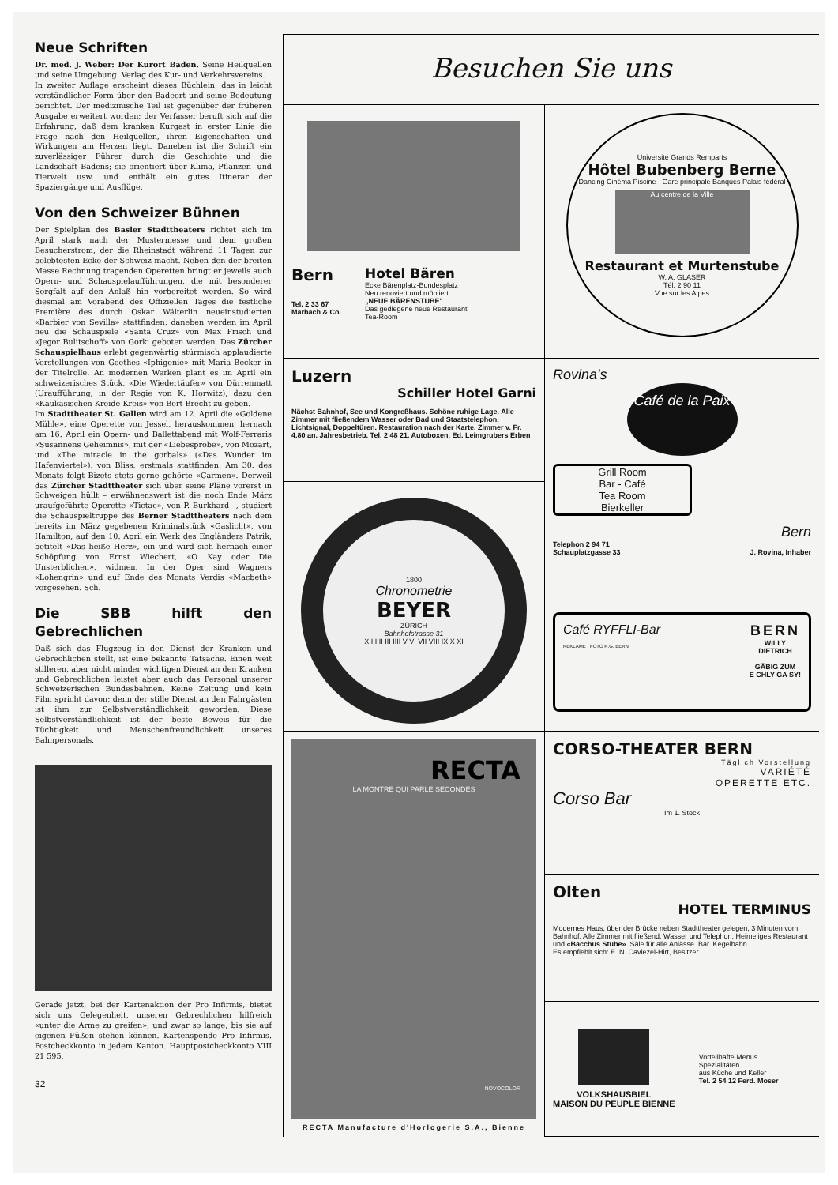Neue Schriften
Dr. med. J. Weber: Der Kurort Baden. Seine Heilquellen und seine Umgebung. Verlag des Kur- und Verkehrsvereins.
In zweiter Auflage erscheint dieses Büchlein, das in leicht verständlicher Form über den Badeort und seine Bedeutung berichtet. Der medizinische Teil ist gegenüber der früheren Ausgabe erweitert worden; der Verfasser beruft sich auf die Erfahrung, daß dem kranken Kurgast in erster Linie die Frage nach den Heilquellen, ihren Eigenschaften und Wirkungen am Herzen liegt. Daneben ist die Schrift ein zuverlässiger Führer durch die Geschichte und die Landschaft Badens; sie orientiert über Klima, Pflanzen- und Tierwelt usw. und enthält ein gutes Itinerar der Spaziergänge und Ausflüge.
Von den Schweizer Bühnen
Der Spielplan des Basler Stadttheaters richtet sich im April stark nach der Mustermesse und dem großen Besucherstrom, der die Rheinstadt während 11 Tagen zur belebtesten Ecke der Schweiz macht. Neben den der breiten Masse Rechnung tragenden Operetten bringt er jeweils auch Opern- und Schauspielaufführungen, die mit besonderer Sorgfalt auf den Anlaß hin vorbereitet werden. So wird diesmal am Vorabend des Offiziellen Tages die festliche Première des durch Oskar Wälterlin neueinstudierten «Barbier von Sevilla» stattfinden; daneben werden im April neu die Schauspiele «Santa Cruz» von Max Frisch und «Jegor Bulitschoff» von Gorki geboten werden. Das Zürcher Schauspielhaus erlebt gegenwärtig stürmisch applaudierte Vorstellungen von Goethes «Iphigenie» mit Maria Becker in der Titelrolle. An modernen Werken plant es im April ein schweizerisches Stück, «Die Wiedertäufer» von Dürrenmatt (Uraufführung, in der Regie von K. Horwitz), dazu den «Kaukasischen Kreide-Kreis» von Bert Brecht zu geben.
Im Stadttheater St. Gallen wird am 12. April die «Goldene Mühle», eine Operette von Jessel, herauskommen, hernach am 16. April ein Opern- und Ballettabend mit Wolf-Ferraris «Susannens Geheimnis», mit der «Liebesprobe», von Mozart, und «The miracle in the gorbals» («Das Wunder im Hafenviertel»), von Bliss, erstmals stattfinden. Am 30. des Monats folgt Bizets stets gerne gehörte «Carmen». Derweil das Zürcher Stadttheater sich über seine Pläne vorerst in Schweigen hüllt – erwähnenswert ist die noch Ende März uraufgeführte Operette «Tictac», von P. Burkhard –, studiert die Schauspieltruppe des Berner Stadttheaters nach dem bereits im März gegebenen Kriminalstück «Gaslicht», von Hamilton, auf den 10. April ein Werk des Engländers Patrik, betitelt «Das heiße Herz», ein und wird sich hernach einer Schöpfung von Ernst Wiechert, «O Kay oder Die Unsterblichen», widmen. In der Oper sind Wagners «Lohengrin» und auf Ende des Monats Verdis «Macbeth» vorgesehen. Sch.
Die SBB hilft den Gebrechlichen
Daß sich das Flugzeug in den Dienst der Kranken und Gebrechlichen stellt, ist eine bekannte Tatsache. Einen weit stilleren, aber nicht minder wichtigen Dienst an den Kranken und Gebrechlichen leistet aber auch das Personal unserer Schweizerischen Bundesbahnen. Keine Zeitung und kein Film spricht davon; denn der stille Dienst an den Fahrgästen ist ihm zur Selbstverständlichkeit geworden. Diese Selbstverständlichkeit ist der beste Beweis für die Tüchtigkeit und Menschenfreundlichkeit unseres Bahnpersonals.
Gerade jetzt, bei der Kartenaktion der Pro Infirmis, bietet sich uns Gelegenheit, unseren Gebrechlichen hilfreich «unter die Arme zu greifen», und zwar so lange, bis sie auf eigenen Füßen stehen können. Kartenspende Pro Infirmis. Postcheckkonto in jedem Kanton. Hauptpostcheckkonto VIII 21 595.
32
Besuchen Sie uns
Bern
Tel. 2 33 67
Marbach & Co.
Hotel Bären
Ecke Bärenplatz-Bundesplatz
Neu renoviert und möbliert
„NEUE BÄRENSTUBE"
Das gediegene neue Restaurant
Tea-Room
Luzern
Schiller Hotel Garni
Nächst Bahnhof, See und Kongreßhaus. Schöne ruhige Lage. Alle Zimmer mit fließendem Wasser oder Bad und Staatstelephon, Lichtsignal, Doppeltüren. Restauration nach der Karte. Zimmer v. Fr. 4.80 an. Jahresbetrieb. Tel. 2 48 21. Autoboxen. Ed. Leimgrubers Erben
1800
Chronometrie
BEYER
ZÜRICH
Bahnhofstrasse 31
XII I II III IIII V VI VII VIII IX X XI
RECTA
LA MONTRE QUI PARLE SECONDES
NOVOCOLOR
RECTA Manufacture d'Horlogerie S.A., Bienne
Université Grands Remparts
Hôtel Bubenberg Berne
Dancing Cinéma Piscine · Gare principale Banques Palais fédéral
Au centre de la Ville
Restaurant et Murtenstube
W. A. GLASER
Tél. 2 90 11
Vue sur les Alpes
Rovina's
Café de la Paix
Grill Room
Bar - Café
Tea Room
Bierkeller
Bern
Telephon 2 94 71
Schauplatzgasse 33 J. Rovina, Inhaber
Café RYFFLI-Bar
REKLAME · FOTO R.G. BERN
BERN
WILLY
DIETRICH
GÄBIG ZUM
E CHLY GA SY!
CORSO-THEATER BERN
Täglich Vorstellung
VARIÉTÉ
OPERETTE ETC.
Corso Bar
Im 1. Stock
Olten
HOTEL TERMINUS
Modernes Haus, über der Brücke neben Stadttheater gelegen, 3 Minuten vom Bahnhof. Alle Zimmer mit fließend. Wasser und Telephon. Heimeliges Restaurant und «Bacchus Stube». Säle für alle Anlässe. Bar. Kegelbahn.
Es empfiehlt sich: E. N. Caviezel-Hirt, Besitzer.
VOLKSHAUSBIEL
MAISON DU PEUPLE BIENNE
Vorteilhafte Menus
Spezialitäten
aus Küche und Keller
Tel. 2 54 12 Ferd. Moser